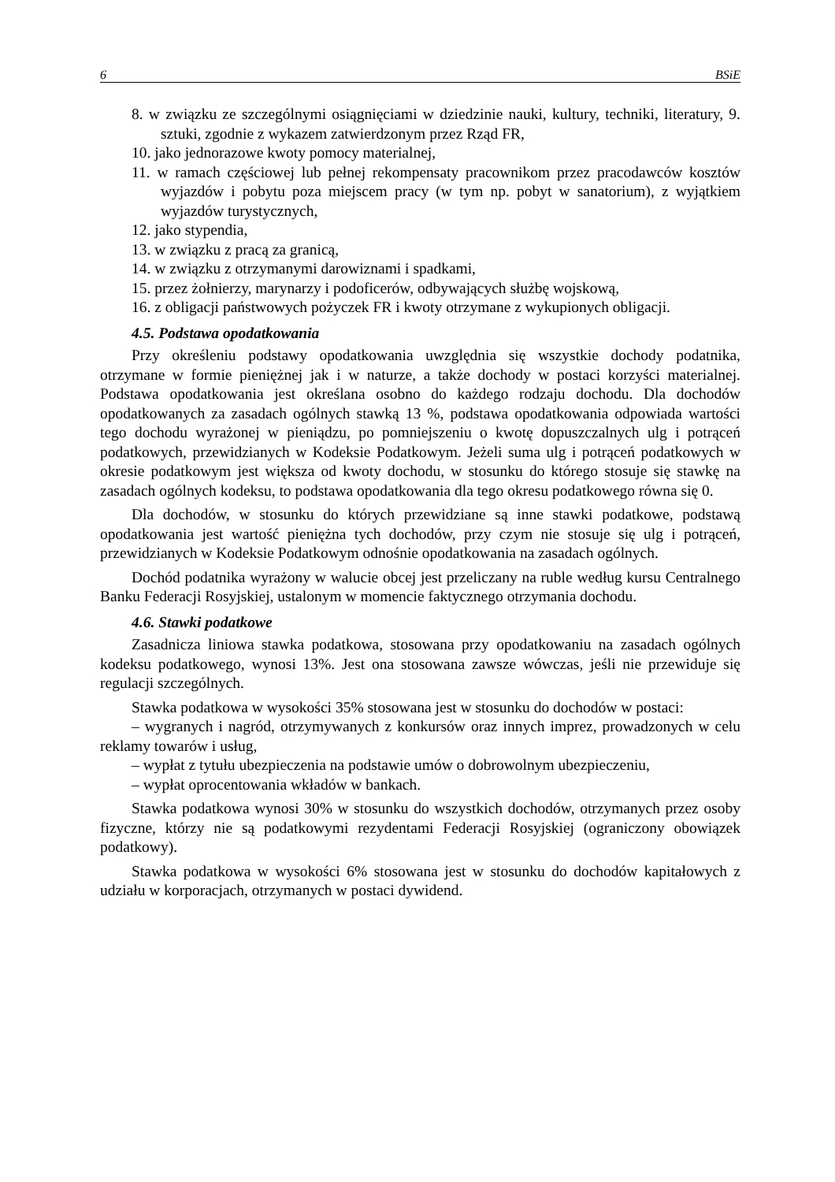6 BSiE
8. w związku ze szczególnymi osiągnięciami w dziedzinie nauki, kultury, techniki, literatury, 9. sztuki, zgodnie z wykazem zatwierdzonym przez Rząd FR,
10. jako jednorazowe kwoty pomocy materialnej,
11. w ramach częściowej lub pełnej rekompensaty pracownikom przez pracodawców kosztów wyjazdów i pobytu poza miejscem pracy (w tym np. pobyt w sanatorium), z wyjątkiem wyjazdów turystycznych,
12. jako stypendia,
13. w związku z pracą za granicą,
14. w związku z otrzymanymi darowiznami i spadkami,
15. przez żołnierzy, marynarzy i podoficerów, odbywających służbę wojskową,
16. z obligacji państwowych pożyczek FR i kwoty otrzymane z wykupionych obligacji.
4.5. Podstawa opodatkowania
Przy określeniu podstawy opodatkowania uwzględnia się wszystkie dochody podatnika, otrzymane w formie pieniężnej jak i w naturze, a także dochody w postaci korzyści materialnej. Podstawa opodatkowania jest określana osobno do każdego rodzaju dochodu. Dla dochodów opodatkowanych za zasadach ogólnych stawką 13 %, podstawa opodatkowania odpowiada wartości tego dochodu wyrażonej w pieniądzu, po pomniejszeniu o kwotę dopuszczalnych ulg i potrąceń podatkowych, przewidzianych w Kodeksie Podatkowym. Jeżeli suma ulg i potrąceń podatkowych w okresie podatkowym jest większa od kwoty dochodu, w stosunku do którego stosuje się stawkę na zasadach ogólnych kodeksu, to podstawa opodatkowania dla tego okresu podatkowego równa się 0.
Dla dochodów, w stosunku do których przewidziane są inne stawki podatkowe, podstawą opodatkowania jest wartość pieniężna tych dochodów, przy czym nie stosuje się ulg i potrąceń, przewidzianych w Kodeksie Podatkowym odnośnie opodatkowania na zasadach ogólnych.
Dochód podatnika wyrażony w walucie obcej jest przeliczany na ruble według kursu Centralnego Banku Federacji Rosyjskiej, ustalonym w momencie faktycznego otrzymania dochodu.
4.6. Stawki podatkowe
Zasadnicza liniowa stawka podatkowa, stosowana przy opodatkowaniu na zasadach ogólnych kodeksu podatkowego, wynosi 13%. Jest ona stosowana zawsze wówczas, jeśli nie przewiduje się regulacji szczególnych.
Stawka podatkowa w wysokości 35% stosowana jest w stosunku do dochodów w postaci:
– wygranych i nagród, otrzymywanych z konkursów oraz innych imprez, prowadzonych w celu reklamy towarów i usług,
– wypłat z tytułu ubezpieczenia na podstawie umów o dobrowolnym ubezpieczeniu,
– wypłat oprocentowania wkładów w bankach.
Stawka podatkowa wynosi 30% w stosunku do wszystkich dochodów, otrzymanych przez osoby fizyczne, którzy nie są podatkowymi rezydentami Federacji Rosyjskiej (ograniczony obowiązek podatkowy).
Stawka podatkowa w wysokości 6% stosowana jest w stosunku do dochodów kapitałowych z udziału w korporacjach, otrzymanych w postaci dywidend.